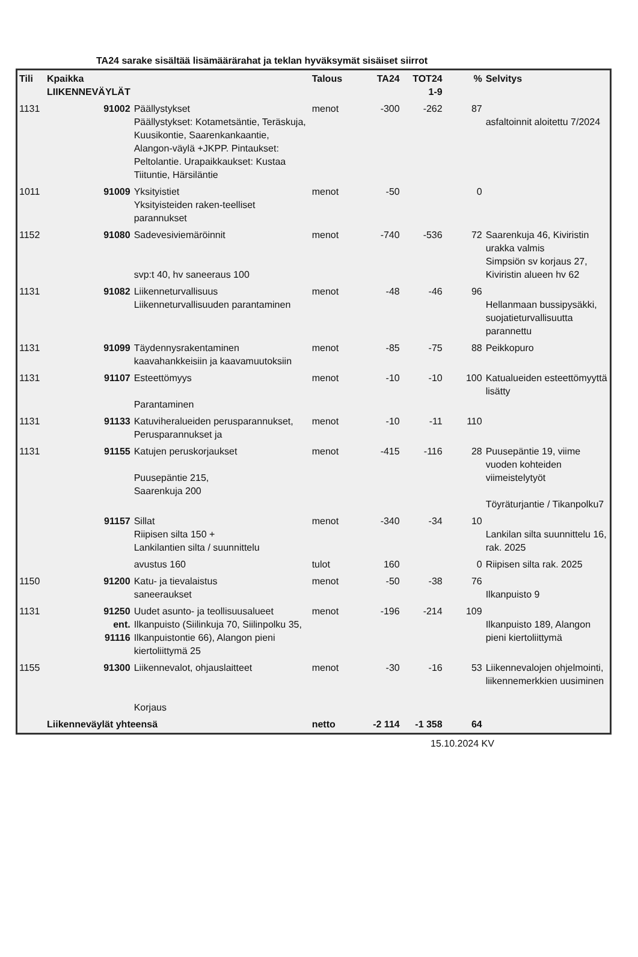TA24 sarake sisältää lisämäärärahat ja teklan hyväksymät sisäiset siirrot
| Tili | Kpaikka LIIKENNEVÄYLÄT | | Talous | TA24 | TOT24 1-9 | % | Selvitys |
| --- | --- | --- | --- | --- | --- | --- | --- |
| 1131 | 91002 | Päällystykset Päällystykset: Kotametsäntie, Teräskuja, Kuusikontie, Saarenkankaantie, Alangon-väylä +JKPP. Pintaukset: Peltolantie. Urapaikkaukset: Kustaa Tiituntie, Härsiläntie | menot | -300 | -262 | 87 | asfaltoinnit aloitettu 7/2024 |
| 1011 | 91009 | Yksityistiet Yksityisteiden raken-teelliset parannukset | menot | -50 | | 0 | |
| 1152 | 91080 | Sadevesiviemäröinnit svp:t 40, hv saneeraus 100 | menot | -740 | -536 | 72 | Saarenkuja 46, Kiviristin urakka valmis Simpsiön sv korjaus 27, Kiviristin alueen hv 62 |
| 1131 | 91082 | Liikenneturvallisuus Liikenneturvallisuuden parantaminen | menot | -48 | -46 | 96 | Hellanmaan bussipysäkki, suojatieturvallisuutta parannettu |
| 1131 | 91099 | Täydennysrakentaminen kaavahankkeisiin ja kaavamuutoksiin | menot | -85 | -75 | 88 | Peikkopuro |
| 1131 | 91107 | Esteettömyys Parantaminen | menot | -10 | -10 | 100 | Katualueiden esteettömyyttä lisätty |
| 1131 | 91133 | Katuviheralueiden perusparannukset, Perusparannukset ja | menot | -10 | -11 | 110 | |
| 1131 | 91155 | Katujen peruskorjaukset Puusepäntie 215, Saarenkuja 200 | menot | -415 | -116 | 28 | Puusepäntie 19, viime vuoden kohteiden viimeistelytyöt Töyräturjantie / Tikanpolku7 |
| | 91157 | Sillat Riipisen silta 150 + Lankilantien silta / suunnittelu | menot | -340 | -34 | 10 | Lankilan silta suunnittelu 16, rak. 2025 |
| | | avustus 160 | tulot | 160 | | 0 | Riipisen silta rak. 2025 |
| 1150 | 91200 | Katu- ja tievalaistus saneeraukset | menot | -50 | -38 | 76 | Ilkanpuisto 9 |
| 1131 | 91250 ent. 91116 | Uudet asunto- ja teollisuusalueet Ilkanpuisto (Siilinkuja 70, Siilinpolku 35, Ilkanpuistontie 66), Alangon pieni kiertoliittymä 25 | menot | -196 | -214 | 109 | Ilkanpuisto 189, Alangon pieni kiertoliittymä |
| 1155 | 91300 | Liikennevalot, ohjauslaitteet Korjaus | menot | -30 | -16 | 53 | Liikennevalojen ohjelmointi, liikennemerkkien uusiminen |
| | Liikenneväylät yhteensä | | netto | -2 114 | -1 358 | 64 | |
15.10.2024 KV